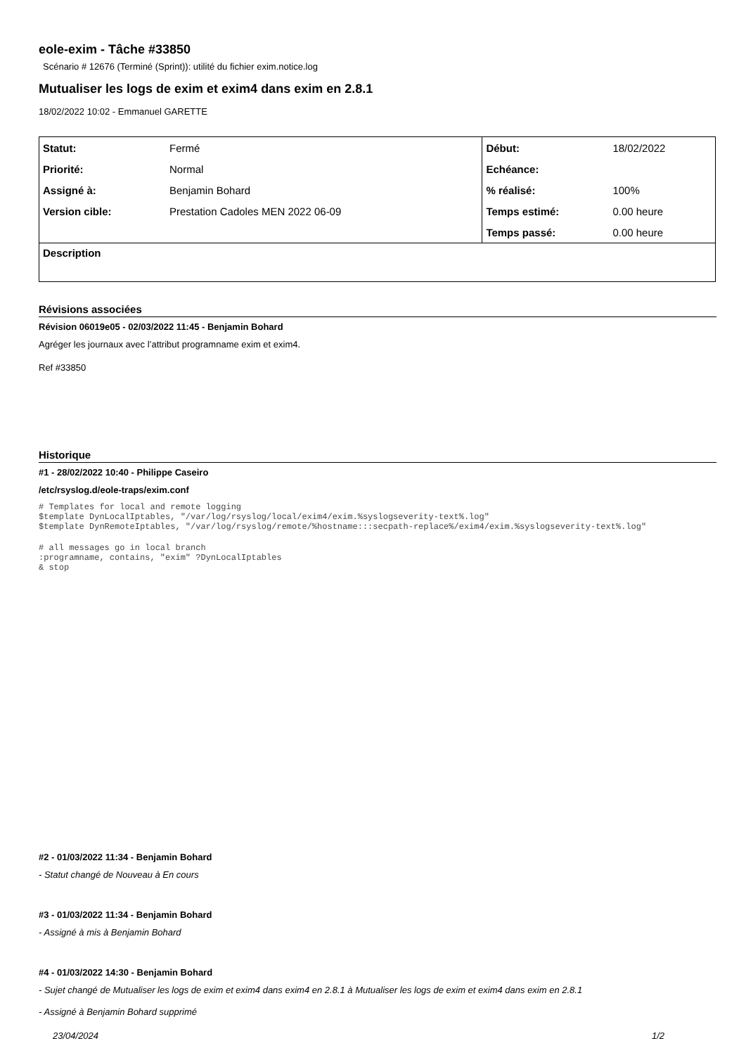eole-exim - Tâche #33850
Scénario # 12676 (Terminé (Sprint)): utilité du fichier exim.notice.log
Mutualiser les logs de exim et exim4 dans exim en 2.8.1
18/02/2022 10:02 - Emmanuel GARETTE
| Statut: | Fermé | Début: | 18/02/2022 |
| Priorité: | Normal | Echéance: | |
| Assigné à: | Benjamin Bohard | % réalisé: | 100% |
| Version cible: | Prestation Cadoles MEN 2022 06-09 | Temps estimé: | 0.00 heure |
| | | Temps passé: | 0.00 heure |
| Description | | | |
Révisions associées
Révision 06019e05 - 02/03/2022 11:45 - Benjamin Bohard
Agréger les journaux avec l’attribut programname exim et exim4.
Ref #33850
Historique
#1 - 28/02/2022 10:40 - Philippe Caseiro
/etc/rsyslog.d/eole-traps/exim.conf
# Templates for local and remote logging
$template DynLocalIptables, "/var/log/rsyslog/local/exim4/exim.%syslogseverity-text%.log" 
$template DynRemoteIptables, "/var/log/rsyslog/remote/%hostname:::secpath-replace%/exim4/exim.%syslogseverity-text%.log" 
# all messages go in local branch
:programname, contains, "exim" ?DynLocalIptables
& stop
#2 - 01/03/2022 11:34 - Benjamin Bohard
- Statut changé de Nouveau à En cours
#3 - 01/03/2022 11:34 - Benjamin Bohard
- Assigné à mis à Benjamin Bohard
#4 - 01/03/2022 14:30 - Benjamin Bohard
- Sujet changé de Mutualiser les logs de exim et exim4 dans exim4 en 2.8.1 à Mutualiser les logs de exim et exim4 dans exim en 2.8.1
- Assigné à Benjamin Bohard supprimé
23/04/2024 1/2